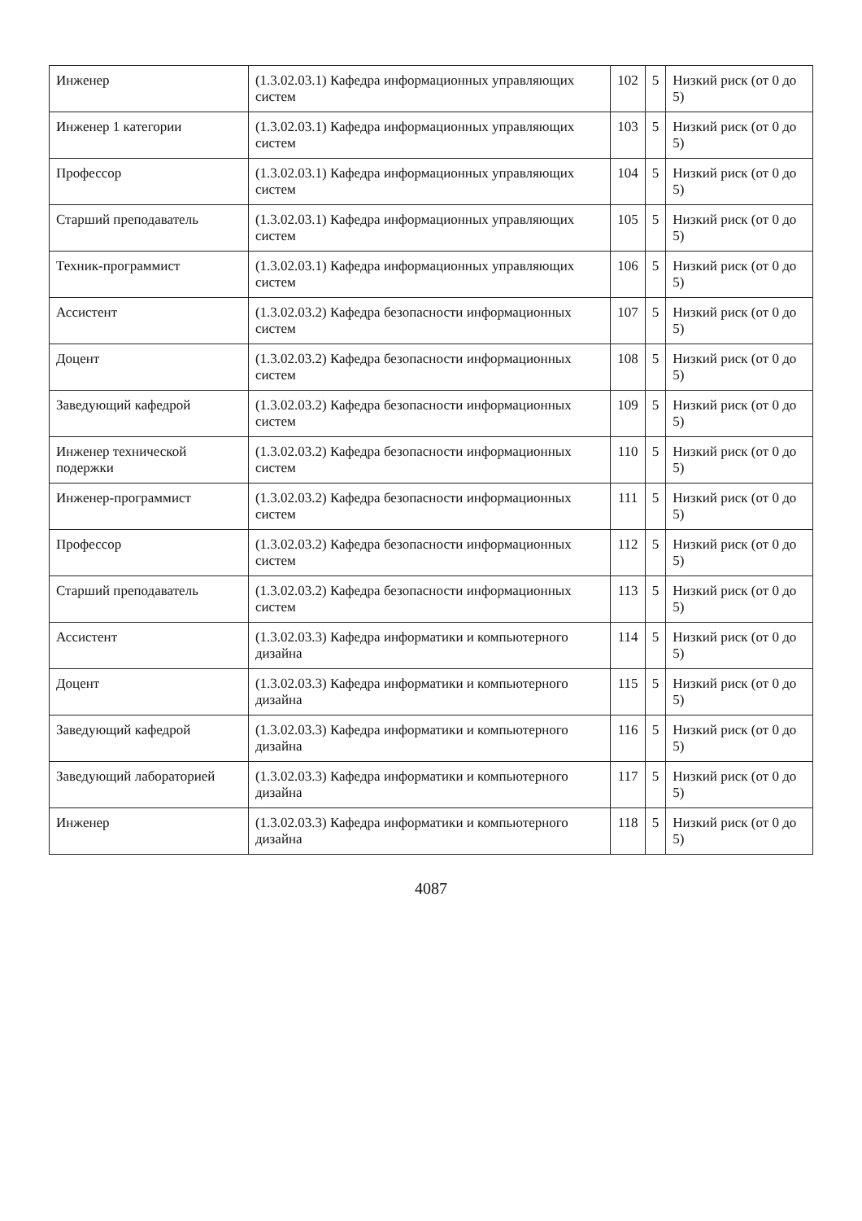| Инженер | (1.3.02.03.1) Кафедра информационных управляющих систем | 102 | 5 | Низкий риск (от 0 до 5) |
| Инженер 1 категории | (1.3.02.03.1) Кафедра информационных управляющих систем | 103 | 5 | Низкий риск (от 0 до 5) |
| Профессор | (1.3.02.03.1) Кафедра информационных управляющих систем | 104 | 5 | Низкий риск (от 0 до 5) |
| Старший преподаватель | (1.3.02.03.1) Кафедра информационных управляющих систем | 105 | 5 | Низкий риск (от 0 до 5) |
| Техник-программист | (1.3.02.03.1) Кафедра информационных управляющих систем | 106 | 5 | Низкий риск (от 0 до 5) |
| Ассистент | (1.3.02.03.2) Кафедра безопасности информационных систем | 107 | 5 | Низкий риск (от 0 до 5) |
| Доцент | (1.3.02.03.2) Кафедра безопасности информационных систем | 108 | 5 | Низкий риск (от 0 до 5) |
| Заведующий кафедрой | (1.3.02.03.2) Кафедра безопасности информационных систем | 109 | 5 | Низкий риск (от 0 до 5) |
| Инженер технической подержки | (1.3.02.03.2) Кафедра безопасности информационных систем | 110 | 5 | Низкий риск (от 0 до 5) |
| Инженер-программист | (1.3.02.03.2) Кафедра безопасности информационных систем | 111 | 5 | Низкий риск (от 0 до 5) |
| Профессор | (1.3.02.03.2) Кафедра безопасности информационных систем | 112 | 5 | Низкий риск (от 0 до 5) |
| Старший преподаватель | (1.3.02.03.2) Кафедра безопасности информационных систем | 113 | 5 | Низкий риск (от 0 до 5) |
| Ассистент | (1.3.02.03.3) Кафедра информатики и компьютерного дизайна | 114 | 5 | Низкий риск (от 0 до 5) |
| Доцент | (1.3.02.03.3) Кафедра информатики и компьютерного дизайна | 115 | 5 | Низкий риск (от 0 до 5) |
| Заведующий кафедрой | (1.3.02.03.3) Кафедра информатики и компьютерного дизайна | 116 | 5 | Низкий риск (от 0 до 5) |
| Заведующий лабораторией | (1.3.02.03.3) Кафедра информатики и компьютерного дизайна | 117 | 5 | Низкий риск (от 0 до 5) |
| Инженер | (1.3.02.03.3) Кафедра информатики и компьютерного дизайна | 118 | 5 | Низкий риск (от 0 до 5) |
4087